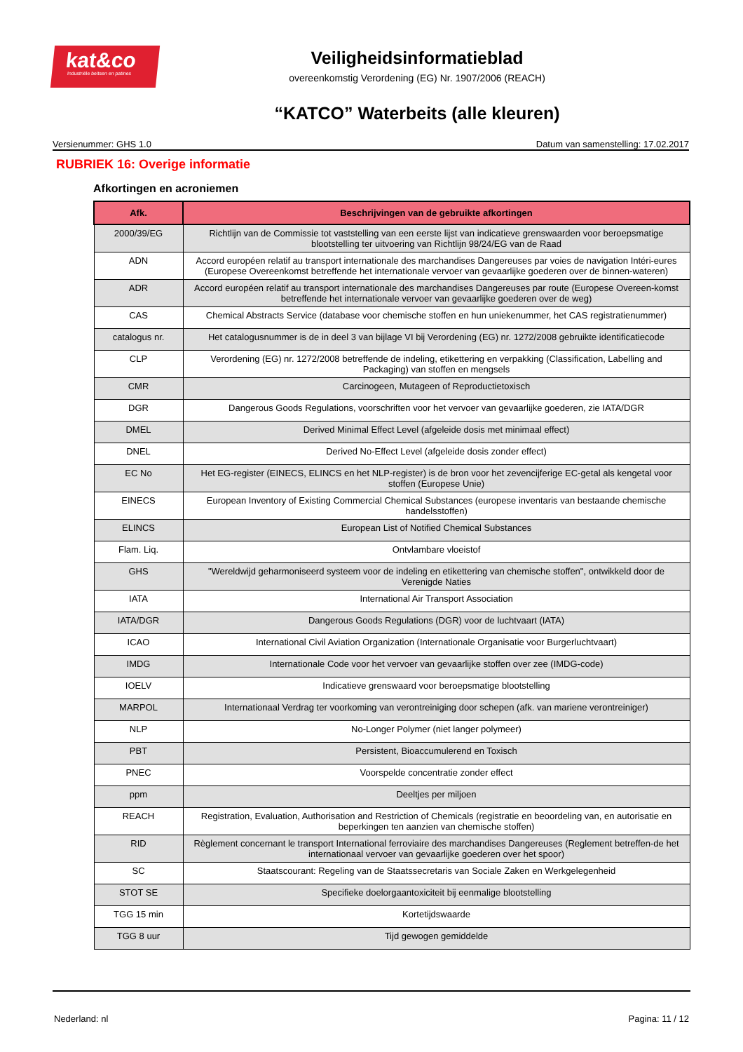kat&co
Industriële beitsen en patines
Veiligheidsinformatieblad
overeenkomstig Verordening (EG) Nr. 1907/2006 (REACH)
“KATCO” Waterbeits (alle kleuren)
Versienummer: GHS 1.0 Datum van samenstelling: 17.02.2017
RUBRIEK 16: Overige informatie
Afkortingen en acroniemen
| Afk. | Beschrijvingen van de gebruikte afkortingen |
| --- | --- |
| 2000/39/EG | Richtlijn van de Commissie tot vaststelling van een eerste lijst van indicatieve grenswaarden voor beroepsmatige blootstelling ter uitvoering van Richtlijn 98/24/EG van de Raad |
| ADN | Accord européen relatif au transport internationale des marchandises Dangereuses par voies de navigation Intéri-eures (Europese Overeenkomst betreffende het internationale vervoer van gevaarlijke goederen over de binnen-wateren) |
| ADR | Accord européen relatif au transport internationale des marchandises Dangereuses par route (Europese Overeen-komst betreffende het internationale vervoer van gevaarlijke goederen over de weg) |
| CAS | Chemical Abstracts Service (database voor chemische stoffen en hun uniekenummer, het CAS registratienummer) |
| catalogus nr. | Het catalogusnummer is de in deel 3 van bijlage VI bij Verordening (EG) nr. 1272/2008 gebruikte identificatiecode |
| CLP | Verordening (EG) nr. 1272/2008 betreffende de indeling, etikettering en verpakking (Classification, Labelling and Packaging) van stoffen en mengsels |
| CMR | Carcinogeen, Mutageen of Reproductietoxisch |
| DGR | Dangerous Goods Regulations, voorschriften voor het vervoer van gevaarlijke goederen, zie IATA/DGR |
| DMEL | Derived Minimal Effect Level (afgeleide dosis met minimaal effect) |
| DNEL | Derived No-Effect Level (afgeleide dosis zonder effect) |
| EC No | Het EG-register (EINECS, ELINCS en het NLP-register) is de bron voor het zevencijferige EC-getal als kengetal voor stoffen (Europese Unie) |
| EINECS | European Inventory of Existing Commercial Chemical Substances (europese inventaris van bestaande chemische handelsstoffen) |
| ELINCS | European List of Notified Chemical Substances |
| Flam. Liq. | Ontvlambare vloeistof |
| GHS | "Wereldwijd geharmoniseerd systeem voor de indeling en etikettering van chemische stoffen", ontwikkeld door de Verenigde Naties |
| IATA | International Air Transport Association |
| IATA/DGR | Dangerous Goods Regulations (DGR) voor de luchtvaart (IATA) |
| ICAO | International Civil Aviation Organization (Internationale Organisatie voor Burgerluchtvaart) |
| IMDG | Internationale Code voor het vervoer van gevaarlijke stoffen over zee (IMDG-code) |
| IOELV | Indicatieve grenswaard voor beroepsmatige blootstelling |
| MARPOL | Internationaal Verdrag ter voorkoming van verontreiniging door schepen (afk. van mariene verontreiniger) |
| NLP | No-Longer Polymer (niet langer polymeer) |
| PBT | Persistent, Bioaccumulerend en Toxisch |
| PNEC | Voorspelde concentratie zonder effect |
| ppm | Deeltjes per miljoen |
| REACH | Registration, Evaluation, Authorisation and Restriction of Chemicals (registratie en beoordeling van, en autorisatie en beperkingen ten aanzien van chemische stoffen) |
| RID | Règlement concernant le transport International ferroviaire des marchandises Dangereuses (Reglement betreffen-de het internationaal vervoer van gevaarlijke goederen over het spoor) |
| SC | Staatscourant: Regeling van de Staatssecretaris van Sociale Zaken en Werkgelegenheid |
| STOT SE | Specifieke doelorgaantoxiciteit bij eenmalige blootstelling |
| TGG 15 min | Kortetijdswaarde |
| TGG 8 uur | Tijd gewogen gemiddelde |
Nederland: nl Pagina: 11 / 12